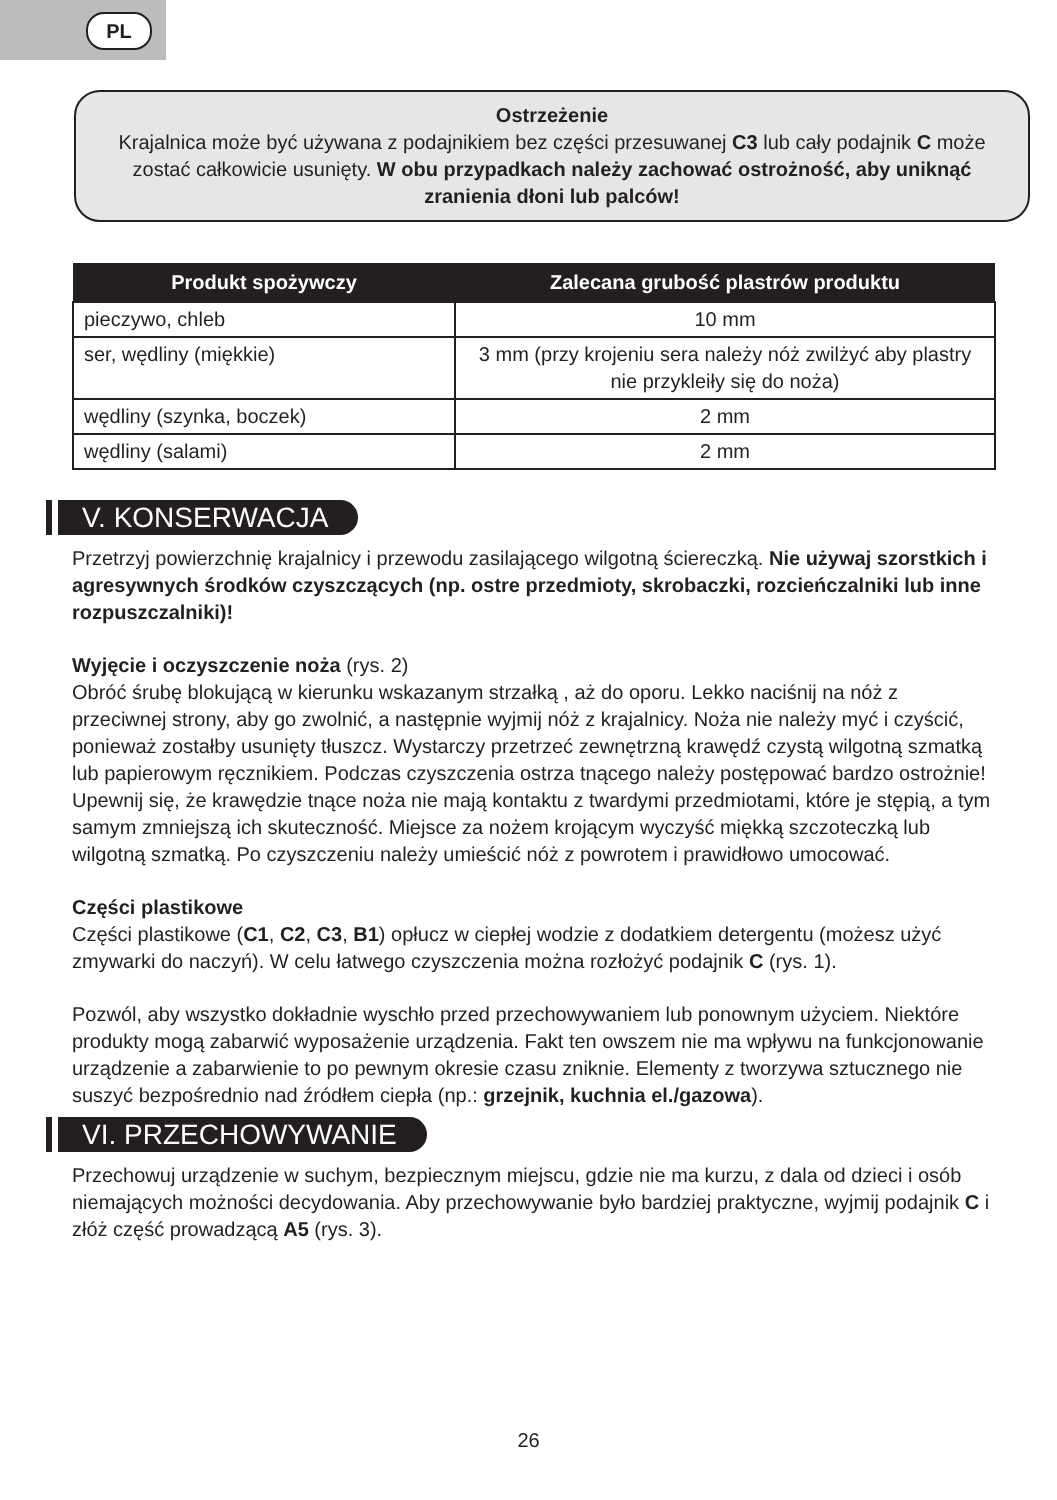PL
Ostrzeżenie
Krajalnica może być używana z podajnikiem bez części przesuwanej C3 lub cały podajnik C może zostać całkowicie usunięty. W obu przypadkach należy zachować ostrożność, aby uniknąć zranienia dłoni lub palców!
| Produkt spożywczy | Zalecana grubość plastrów produktu |
| --- | --- |
| pieczywo, chleb | 10 mm |
| ser, wędliny (miękkie) | 3 mm (przy krojeniu sera należy nóż zwilżyć aby plastry nie przykleiły się do noża) |
| wędliny (szynka, boczek) | 2 mm |
| wędliny (salami) | 2 mm |
V. KONSERWACJA
Przetrzyj powierzchnię krajalnicy i przewodu zasilającego wilgotną ściereczką. Nie używaj szorstkich i agresywnych środków czyszczących (np. ostre przedmioty, skrobaczki, rozcieńczalniki lub inne rozpuszczalniki)!
Wyjęcie i oczyszczenie noża (rys. 2)
Obróć śrubę blokującą w kierunku wskazanym strzałką , aż do oporu. Lekko naciśnij na nóż z przeciwnej strony, aby go zwolnić, a następnie wyjmij nóż z krajalnicy. Noża nie należy myć i czyścić, ponieważ zostałby usunięty tłuszcz. Wystarczy przetrzeć zewnętrzną krawędź czystą wilgotną szmatką lub papierowym ręcznikiem. Podczas czyszczenia ostrza tnącego należy postępować bardzo ostrożnie! Upewnij się, że krawędzie tnące noża nie mają kontaktu z twardymi przedmiotami, które je stępią, a tym samym zmniejszą ich skuteczność. Miejsce za nożem krojącym wyczyść miękką szczoteczką lub wilgotną szmatką. Po czyszczeniu należy umieścić nóż z powrotem i prawidłowo umocować.
Części plastikowe
Części plastikowe (C1, C2, C3, B1) opłucz w ciepłej wodzie z dodatkiem detergentu (możesz użyć zmywarki do naczyń). W celu łatwego czyszczenia można rozłożyć podajnik C (rys. 1).
Pozwól, aby wszystko dokładnie wyschło przed przechowywaniem lub ponownym użyciem. Niektóre produkty mogą zabarwić wyposażenie urządzenia. Fakt ten owszem nie ma wpływu na funkcjonowanie urządzenie a zabarwienie to po pewnym okresie czasu zniknie. Elementy z tworzywa sztucznego nie suszyć bezpośrednio nad źródłem ciepła (np.: grzejnik, kuchnia el./gazowa).
VI. PRZECHOWYWANIE
Przechowuj urządzenie w suchym, bezpiecznym miejscu, gdzie nie ma kurzu, z dala od dzieci i osób niemających możności decydowania. Aby przechowywanie było bardziej praktyczne, wyjmij podajnik C i złóż część prowadzącą A5 (rys. 3).
26